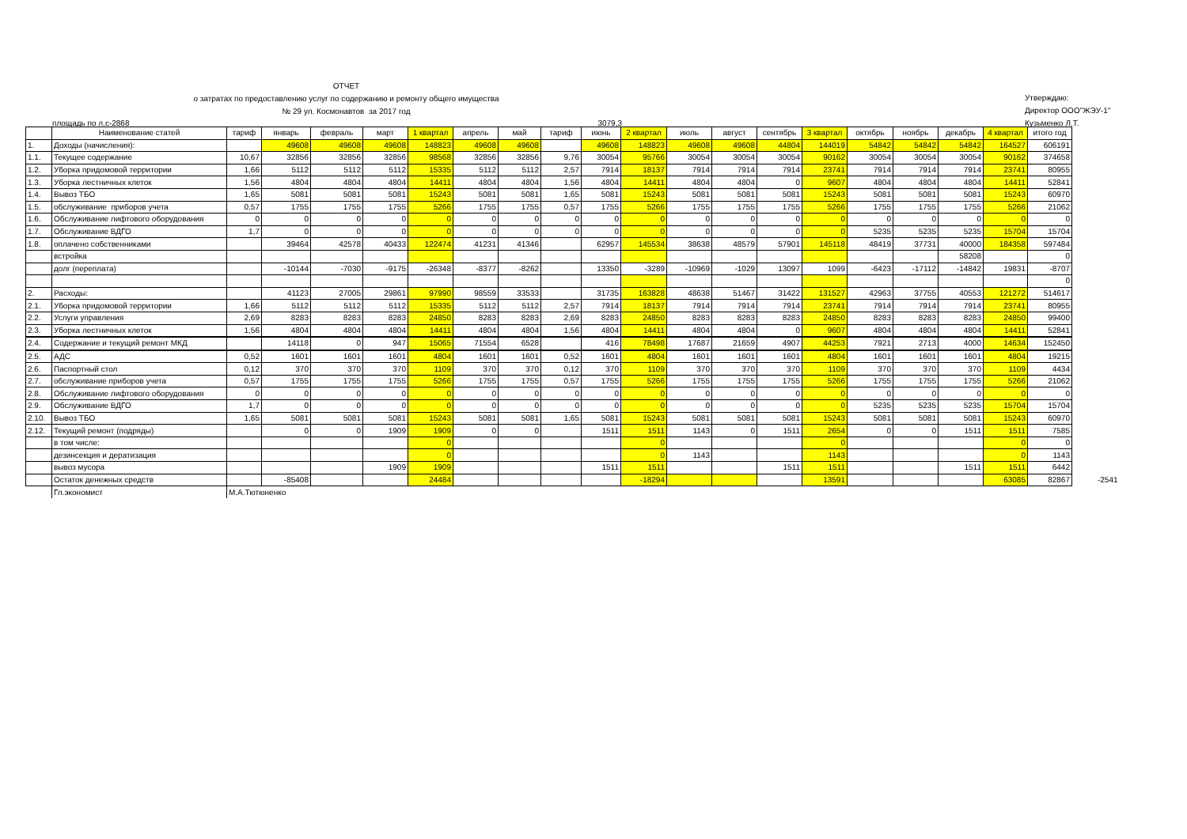ОТЧЕТ
о затратах по предоставлению услуг по содержанию и ремонту общего имущества
№ 29 ул. Космонавтов за 2017 год
Утверждаю:
Директор ООО"ЖЭУ-1"
Кузьменко Л.Т.
площадь по л.с-2868 3079,3
| | Наименование статей | тариф | январь | февраль | март | 1 квартал | апрель | май | тариф | июнь | 2 квартал | июль | август | сентябрь | 3 квартал | октябрь | ноябрь | декабрь | 4 квартал | итого год | |
| 1. | Доходы (начисления): | | 49608 | 49608 | 49608 | 148823 | 49608 | 49608 | | 49608 | 148823 | 49608 | 49608 | 44804 | 144019 | 54842 | 54842 | 54842 | 164527 | 606191 | |
| 1.1. | Текущее содержание | 10,67 | 32856 | 32856 | 32856 | 98568 | 32856 | 32856 | 9,76 | 30054 | 95766 | 30054 | 30054 | 30054 | 90162 | 30054 | 30054 | 30054 | 90162 | 374658 | |
| 1.2. | Уборка придомовой территории | 1,66 | 5112 | 5112 | 5112 | 15335 | 5112 | 5112 | 2,57 | 7914 | 18137 | 7914 | 7914 | 7914 | 23741 | 7914 | 7914 | 7914 | 23741 | 80955 | |
| 1.3. | Уборка лестничных клеток | 1,56 | 4804 | 4804 | 4804 | 14411 | 4804 | 4804 | 1,56 | 4804 | 14411 | 4804 | 4804 | 0 | 9607 | 4804 | 4804 | 4804 | 14411 | 52841 | |
| 1.4. | Вывоз ТБО | 1,65 | 5081 | 5081 | 5081 | 15243 | 5081 | 5081 | 1,65 | 5081 | 15243 | 5081 | 5081 | 5081 | 15243 | 5081 | 5081 | 5081 | 15243 | 60970 | |
| 1.5. | обслуживание приборов учета | 0,57 | 1755 | 1755 | 1755 | 5266 | 1755 | 1755 | 0,57 | 1755 | 5266 | 1755 | 1755 | 1755 | 5266 | 1755 | 1755 | 1755 | 5266 | 21062 | |
| 1.6. | Обслуживание лифтового оборудования | 0 | 0 | 0 | 0 | 0 | 0 | 0 | 0 | 0 | 0 | 0 | 0 | 0 | 0 | 0 | 0 | 0 | 0 | 0 | |
| 1.7. | Обслуживание ВДГО | 1,7 | 0 | 0 | 0 | 0 | 0 | 0 | 0 | 0 | 0 | 0 | 0 | 0 | 0 | 5235 | 5235 | 5235 | 15704 | 15704 | |
| 1.8. | оплачено собственниками | | 39464 | 42578 | 40433 | 122474 | 41231 | 41346 | | 62957 | 145534 | 38638 | 48579 | 57901 | 145118 | 48419 | 37731 | 40000 | 184358 | 597484 | |
| | встройка | | | | | | | | | | | | | | | | | 58208 | | 0 | |
| | долг (переплата) | | -10144 | -7030 | -9175 | -26348 | -8377 | -8262 | | 13350 | -3289 | -10969 | -1029 | 13097 | 1099 | -6423 | -17112 | -14842 | 19831 | -8707 | |
| | | | | | | | | | | | | | | | | | | | | 0 | |
| 2. | Расходы: | | 41123 | 27005 | 29861 | 97990 | 98559 | 33533 | | 31735 | 163828 | 48638 | 51467 | 31422 | 131527 | 42963 | 37755 | 40553 | 121272 | 514617 | |
| 2.1. | Уборка придомовой территории | 1,66 | 5112 | 5112 | 5112 | 15335 | 5112 | 5112 | 2,57 | 7914 | 18137 | 7914 | 7914 | 7914 | 23741 | 7914 | 7914 | 7914 | 23741 | 80955 | |
| 2.2. | Услуги управления | 2,69 | 8283 | 8283 | 8283 | 24850 | 8283 | 8283 | 2,69 | 8283 | 24850 | 8283 | 8283 | 8283 | 24850 | 8283 | 8283 | 8283 | 24850 | 99400 | |
| 2.3. | Уборка лестничных клеток | 1,56 | 4804 | 4804 | 4804 | 14411 | 4804 | 4804 | 1,56 | 4804 | 14411 | 4804 | 4804 | 0 | 9607 | 4804 | 4804 | 4804 | 14411 | 52841 | |
| 2.4. | Содержание и текущий ремонт МКД | | 14118 | 0 | 947 | 15065 | 71554 | 6528 | | 416 | 78498 | 17687 | 21659 | 4907 | 44253 | 7921 | 2713 | 4000 | 14634 | 152450 | |
| 2.5. | АДС | 0,52 | 1601 | 1601 | 1601 | 4804 | 1601 | 1601 | 0,52 | 1601 | 4804 | 1601 | 1601 | 1601 | 4804 | 1601 | 1601 | 1601 | 4804 | 19215 | |
| 2.6. | Паспортный стол | 0,12 | 370 | 370 | 370 | 1109 | 370 | 370 | 0,12 | 370 | 1109 | 370 | 370 | 370 | 1109 | 370 | 370 | 370 | 1109 | 4434 | |
| 2.7. | обслуживание приборов учета | 0,57 | 1755 | 1755 | 1755 | 5266 | 1755 | 1755 | 0,57 | 1755 | 5266 | 1755 | 1755 | 1755 | 5266 | 1755 | 1755 | 1755 | 5266 | 21062 | |
| 2.8. | Обслуживание лифтового оборудования | 0 | 0 | 0 | 0 | 0 | 0 | 0 | 0 | 0 | 0 | 0 | 0 | 0 | 0 | 0 | 0 | 0 | 0 | 0 | |
| 2.9. | Обслуживание ВДГО | 1,7 | 0 | 0 | 0 | 0 | 0 | 0 | 0 | 0 | 0 | 0 | 0 | 0 | 0 | 5235 | 5235 | 5235 | 15704 | 15704 | |
| 2.10. | Вывоз ТБО | 1,65 | 5081 | 5081 | 5081 | 15243 | 5081 | 5081 | 1,65 | 5081 | 15243 | 5081 | 5081 | 5081 | 15243 | 5081 | 5081 | 5081 | 15243 | 60970 | |
| 2.12. | Текущий ремонт (подряды) | | 0 | 0 | 1909 | 1909 | 0 | 0 | | 1511 | 1511 | 1143 | 0 | 1511 | 2654 | 0 | 0 | 1511 | 1511 | 7585 | |
| | в том числе: | | | | | 0 | | | | | 0 | | | | 0 | | | | 0 | 0 | |
| | дезинсекция и дератизация | | | | | 0 | | | | | 0 | 1143 | | | 1143 | | | | 0 | 1143 | |
| | вывоз мусора | | | | 1909 | 1909 | | | | 1511 | 1511 | | | 1511 | 1511 | | | 1511 | 1511 | 6442 | |
| | Остаток денежных средств | | -85408 | | | 24484 | | | | | -18294 | | | | 13591 | | | | 63085 | 82867 | -2541 |
| | Гл.экономист | М.А.Тютюненко | | | | | | | | | | | | | | | | | | | |